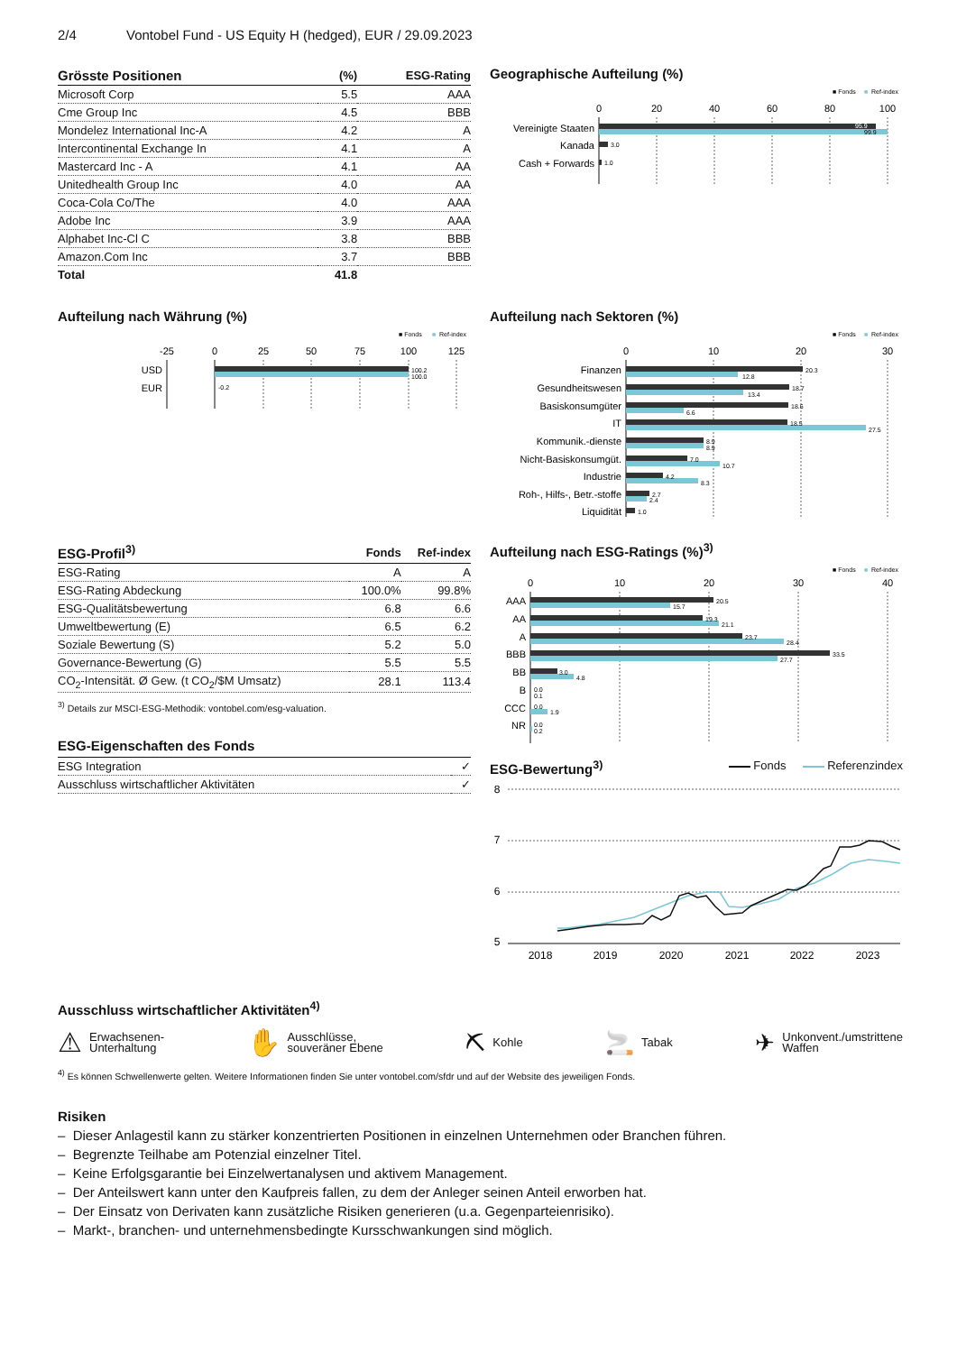2/4 Vontobel Fund - US Equity H (hedged), EUR / 29.09.2023
| Grösste Positionen | (%) | ESG-Rating |
| --- | --- | --- |
| Microsoft Corp | 5.5 | AAA |
| Cme Group Inc | 4.5 | BBB |
| Mondelez International Inc-A | 4.2 | A |
| Intercontinental Exchange In | 4.1 | A |
| Mastercard Inc - A | 4.1 | AA |
| Unitedhealth Group Inc | 4.0 | AA |
| Coca-Cola Co/The | 4.0 | AAA |
| Adobe Inc | 3.9 | AAA |
| Alphabet Inc-Cl C | 3.8 | BBB |
| Amazon.Com Inc | 3.7 | BBB |
| Total | 41.8 | |
Geographische Aufteilung (%)
■ Fonds
■
Ref-index
0
20
40
60
80
100
Vereinigte Staaten
Kanada
Cash + Forwards
95.9
99.9
3.0
1.0
Aufteilung nach Währung (%)
■ Fonds
■
Ref-index
-25
0
25
50
75
100
125
USD
EUR
100.2
100.0
-0.2
Aufteilung nach Sektoren (%)
■ Fonds
■
Ref-index
0
10
20
30
Finanzen
Gesundheitswesen
Basiskonsumgüter
IT
Kommunik.-dienste
Nicht-Basiskonsumgüt.
Industrie
Roh-, Hilfs-, Betr.-stoffe
Liquidität
20.3
12.8
18.7
13.4
18.6
6.6
18.5
27.5
8.9
8.9
7.0
10.7
4.2
8.3
2.7
2.4
1.0
| ESG-Profil<sup>3)</sup> | Fonds | Ref-index |
| --- | --- | --- |
| ESG-Rating | A | A |
| ESG-Rating Abdeckung | 100.0% | 99.8% |
| ESG-Qualitätsbewertung | 6.8 | 6.6 |
| Umweltbewertung (E) | 6.5 | 6.2 |
| Soziale Bewertung (S) | 5.2 | 5.0 |
| Governance-Bewertung (G) | 5.5 | 5.5 |
| CO<sub>2</sub>-Intensität. Ø Gew. (t CO<sub>2</sub>/$M Umsatz) | 28.1 | 113.4 |
<sup>3)</sup> Details zur MSCI-ESG-Methodik: vontobel.com/esg-valuation.
ESG-Eigenschaften des Fonds
| ESG Integration | ✓ |
| Ausschluss wirtschaftlicher Aktivitäten | ✓ |
Aufteilung nach ESG-Ratings (%)<sup>3)</sup>
■ Fonds
■
Ref-index
0
10
20
30
40
AAA
AA
A
BBB
BB
B
CCC
NR
20.5
15.7
19.3
21.1
23.7
28.4
33.5
27.7
3.0
4.8
0.0
0.1
0.0
1.9
0.0
0.2
ESG-Bewertung<sup>3)</sup>
Fonds Referenzindex
8
7
6
5
2018
2019
2020
2021
2022
2023
Ausschluss wirtschaftlicher Aktivitäten<sup>4)</sup>
⚠ Erwachsenen-
Unterhaltung
✋ Ausschlüsse,
souveräner Ebene
⛏ Kohle
🚬 Tabak
✈ Unkonvent./umstrittene
Waffen
<sup>4)</sup> Es können Schwellenwerte gelten. Weitere Informationen finden Sie unter vontobel.com/sfdr und auf der Website des jeweiligen Fonds.
Risiken
– Dieser Anlagestil kann zu stärker konzentrierten Positionen in einzelnen Unternehmen oder Branchen führen.
– Begrenzte Teilhabe am Potenzial einzelner Titel.
– Keine Erfolgsgarantie bei Einzelwertanalysen und aktivem Management.
– Der Anteilswert kann unter den Kaufpreis fallen, zu dem der Anleger seinen Anteil erworben hat.
– Der Einsatz von Derivaten kann zusätzliche Risiken generieren (u.a. Gegenparteienrisiko).
– Markt-, branchen- und unternehmensbedingte Kursschwankungen sind möglich.